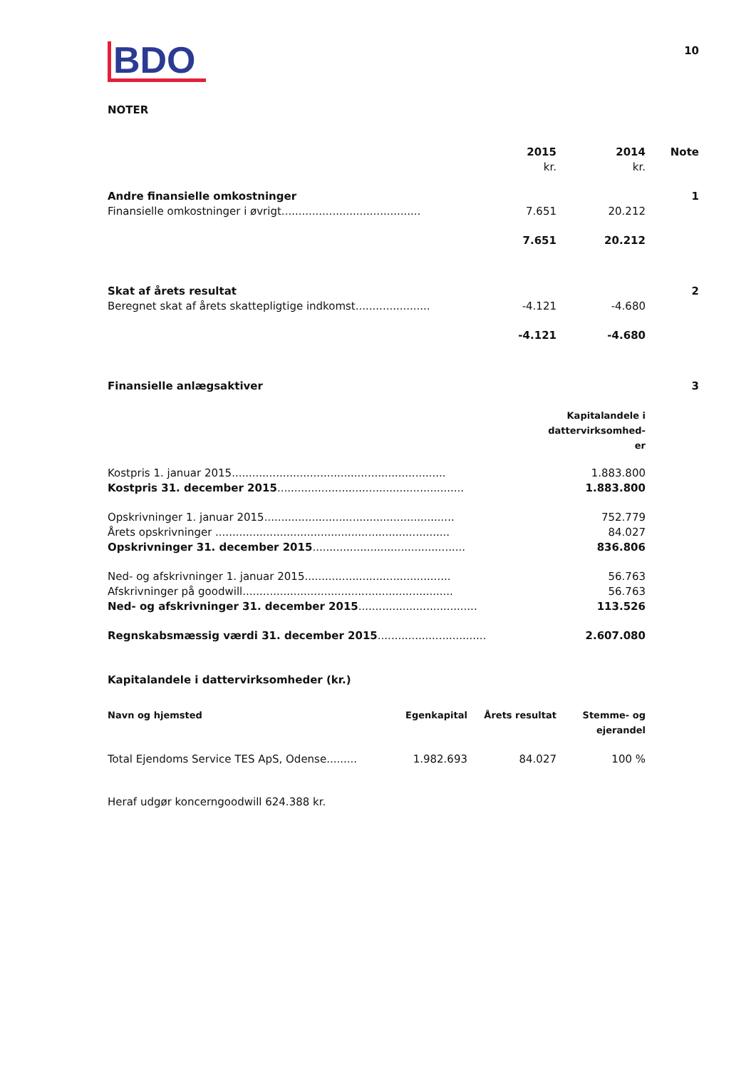BDO
10
NOTER
| | 2015 kr. | 2014 kr. | Note |
| --- | --- | --- | --- |
| Andre finansielle omkostninger | | | 1 |
| Finansielle omkostninger i øvrigt......................................... | 7.651 | 20.212 | |
| | 7.651 | 20.212 | |
| Skat af årets resultat | | | 2 |
| Beregnet skat af årets skattepligtige indkomst...................... | -4.121 | -4.680 | |
| | -4.121 | -4.680 | |
| Finansielle anlægsaktiver | | | 3 |
| | Kapitalandele i dattervirksomhed- er |
| Kostpris 1. januar 2015............................................................... | 1.883.800 |
| Kostpris 31. december 2015 ....................................................... | 1.883.800 |
| Opskrivninger 1. januar 2015........................................................ | 752.779 |
| Årets opskrivninger ..................................................................... | 84.027 |
| Opskrivninger 31. december 2015 ............................................. | 836.806 |
| Ned- og afskrivninger 1. januar 2015........................................... | 56.763 |
| Afskrivninger på goodwill.............................................................. | 56.763 |
| Ned- og afskrivninger 31. december 2015 ................................... | 113.526 |
| Regnskabsmæssig værdi 31. december 2015 ................................ | 2.607.080 |
Kapitalandele i dattervirksomheder (kr.)
| Navn og hjemsted | Egenkapital | Årets resultat | Stemme- og ejerandel |
| --- | --- | --- | --- |
| Total Ejendoms Service TES ApS, Odense......... | 1.982.693 | 84.027 | 100 % |
Heraf udgør koncerngoodwill 624.388 kr.